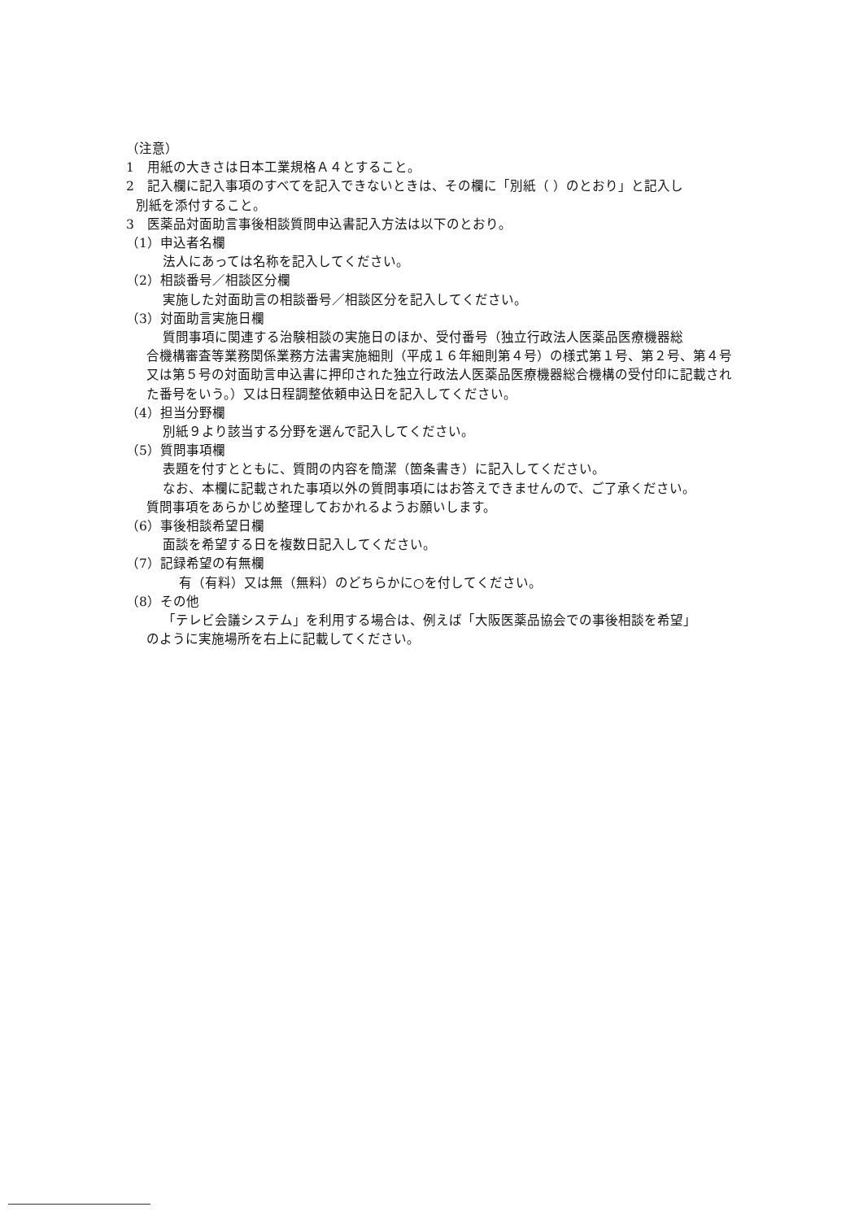（注意）
1　用紙の大きさは日本工業規格Ａ４とすること。
2　記入欄に記入事項のすべてを記入できないときは、その欄に「別紙（ ）のとおり」と記入し
別紙を添付すること。
3　医薬品対面助言事後相談質問申込書記入方法は以下のとおり。
（1）申込者名欄
法人にあっては名称を記入してください。
（2）相談番号／相談区分欄
実施した対面助言の相談番号／相談区分を記入してください。
（3）対面助言実施日欄
質問事項に関連する治験相談の実施日のほか、受付番号（独立行政法人医薬品医療機器総
合機構審査等業務関係業務方法書実施細則（平成１６年細則第４号）の様式第１号、第２号、第４号又は第５号の対面助言申込書に押印された独立行政法人医薬品医療機器総合機構の受付印に記載された番号をいう。）又は日程調整依頼申込日を記入してください。
（4）担当分野欄
別紙９より該当する分野を選んで記入してください。
（5）質問事項欄
表題を付すとともに、質問の内容を簡潔（箇条書き）に記入してください。
なお、本欄に記載された事項以外の質問事項にはお答えできませんので、ご了承ください。
質問事項をあらかじめ整理しておかれるようお願いします。
（6）事後相談希望日欄
面談を希望する日を複数日記入してください。
（7）記録希望の有無欄
有（有料）又は無（無料）のどちらかに○を付してください。
（8）その他
「テレビ会議システム」を利用する場合は、例えば「大阪医薬品協会での事後相談を希望」
のように実施場所を右上に記載してください。